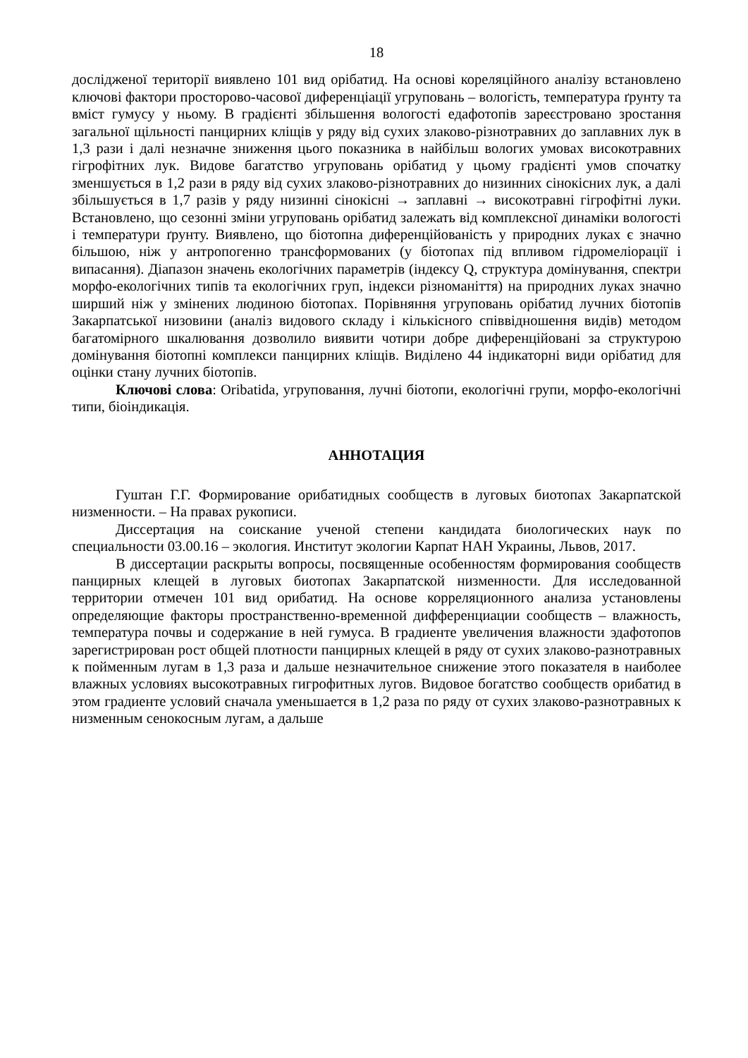18
дослідженої території виявлено 101 вид орібатид. На основі кореляційного аналізу встановлено ключові фактори просторово-часової диференціації угруповань – вологість, температура ґрунту та вміст гумусу у ньому. В градієнті збільшення вологості едафотопів зареєстровано зростання загальної щільності панцирних кліщів у ряду від сухих злаково-різнотравних до заплавних лук в 1,3 рази і далі незначне зниження цього показника в найбільш вологих умовах високотравних гігрофітних лук. Видове багатство угруповань орібатид у цьому градієнті умов спочатку зменшується в 1,2 рази в ряду від сухих злаково-різнотравних до низинних сінокісних лук, а далі збільшується в 1,7 разів у ряду низинні сінокісні → заплавні → високотравні гігрофітні луки. Встановлено, що сезонні зміни угруповань орібатид залежать від комплексної динаміки вологості і температури ґрунту. Виявлено, що біотопна диференційованість у природних луках є значно більшою, ніж у антропогенно трансформованих (у біотопах під впливом гідромеліорації і випасання). Діапазон значень екологічних параметрів (індексу Q, структура домінування, спектри морфо-екологічних типів та екологічних груп, індекси різноманіття) на природних луках значно ширший ніж у змінених людиною біотопах. Порівняння угруповань орібатид лучних біотопів Закарпатської низовини (аналіз видового складу і кількісного співвідношення видів) методом багатомірного шкалювання дозволило виявити чотири добре диференційовані за структурою домінування біотопні комплекси панцирних кліщів. Виділено 44 індикаторні види орібатид для оцінки стану лучних біотопів.
Ключові слова: Oribatida, угруповання, лучні біотопи, екологічні групи, морфо-екологічні типи, біоіндикація.
АННОТАЦИЯ
Гуштан Г.Г. Формирование орибатидных сообществ в луговых биотопах Закарпатской низменности. – На правах рукописи.
Диссертация на соискание ученой степени кандидата биологических наук по специальности 03.00.16 – экология. Институт экологии Карпат НАН Украины, Львов, 2017.
В диссертации раскрыты вопросы, посвященные особенностям формирования сообществ панцирных клещей в луговых биотопах Закарпатской низменности. Для исследованной территории отмечен 101 вид орибатид. На основе корреляционного анализа установлены определяющие факторы пространственно-временной дифференциации сообществ – влажность, температура почвы и содержание в ней гумуса. В градиенте увеличения влажности эдафотопов зарегистрирован рост общей плотности панцирных клещей в ряду от сухих злаково-разнотравных к пойменным лугам в 1,3 раза и дальше незначительное снижение этого показателя в наиболее влажных условиях высокотравных гигрофитных лугов. Видовое богатство сообществ орибатид в этом градиенте условий сначала уменьшается в 1,2 раза по ряду от сухих злаково-разнотравных к низменным сенокосным лугам, а дальше